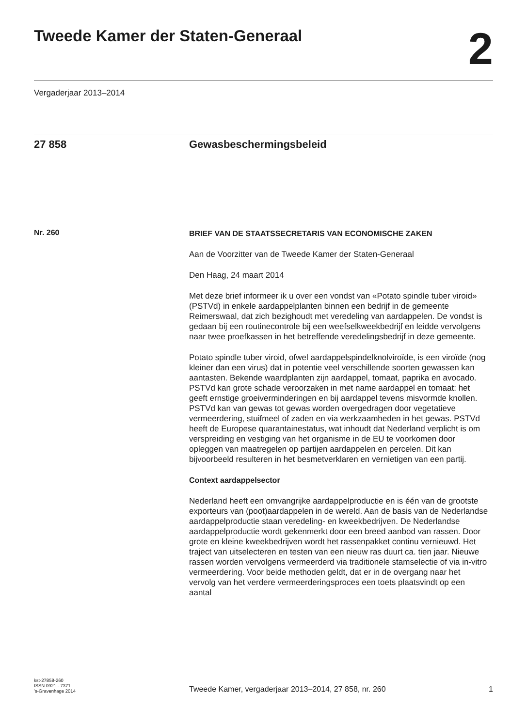Tweede Kamer der Staten-Generaal
2
Vergaderjaar 2013–2014
27 858 Gewasbeschermingsbeleid
Nr. 260
BRIEF VAN DE STAATSSECRETARIS VAN ECONOMISCHE ZAKEN
Aan de Voorzitter van de Tweede Kamer der Staten-Generaal
Den Haag, 24 maart 2014
Met deze brief informeer ik u over een vondst van «Potato spindle tuber viroid» (PSTVd) in enkele aardappelplanten binnen een bedrijf in de gemeente Reimerswaal, dat zich bezighoudt met veredeling van aardappelen. De vondst is gedaan bij een routinecontrole bij een weefselkweekbedrijf en leidde vervolgens naar twee proefkassen in het betreffende veredelingsbedrijf in deze gemeente.
Potato spindle tuber viroid, ofwel aardappelspindelknolviroïde, is een viroïde (nog kleiner dan een virus) dat in potentie veel verschillende soorten gewassen kan aantasten. Bekende waardplanten zijn aardappel, tomaat, paprika en avocado. PSTVd kan grote schade veroorzaken in met name aardappel en tomaat: het geeft ernstige groeiverminderingen en bij aardappel tevens misvormde knollen. PSTVd kan van gewas tot gewas worden overgedragen door vegetatieve vermeerdering, stuifmeel of zaden en via werkzaamheden in het gewas. PSTVd heeft de Europese quarantainestatus, wat inhoudt dat Nederland verplicht is om verspreiding en vestiging van het organisme in de EU te voorkomen door opleggen van maatregelen op partijen aardappelen en percelen. Dit kan bijvoorbeeld resulteren in het besmetverklaren en vernietigen van een partij.
Context aardappelsector
Nederland heeft een omvangrijke aardappelproductie en is één van de grootste exporteurs van (poot)aardappelen in de wereld. Aan de basis van de Nederlandse aardappelproductie staan veredeling- en kweekbedrijven. De Nederlandse aardappelproductie wordt gekenmerkt door een breed aanbod van rassen. Door grote en kleine kweekbedrijven wordt het rassenpakket continu vernieuwd. Het traject van uitselecteren en testen van een nieuw ras duurt ca. tien jaar. Nieuwe rassen worden vervolgens vermeerderd via traditionele stamselectie of via in-vitro vermeerdering. Voor beide methoden geldt, dat er in de overgang naar het vervolg van het verdere vermeerderingsproces een toets plaatsvindt op een aantal
kst-27858-260
ISSN 0921 - 7371
’s-Gravenhage 2014
Tweede Kamer, vergaderjaar 2013–2014, 27 858, nr. 260
1